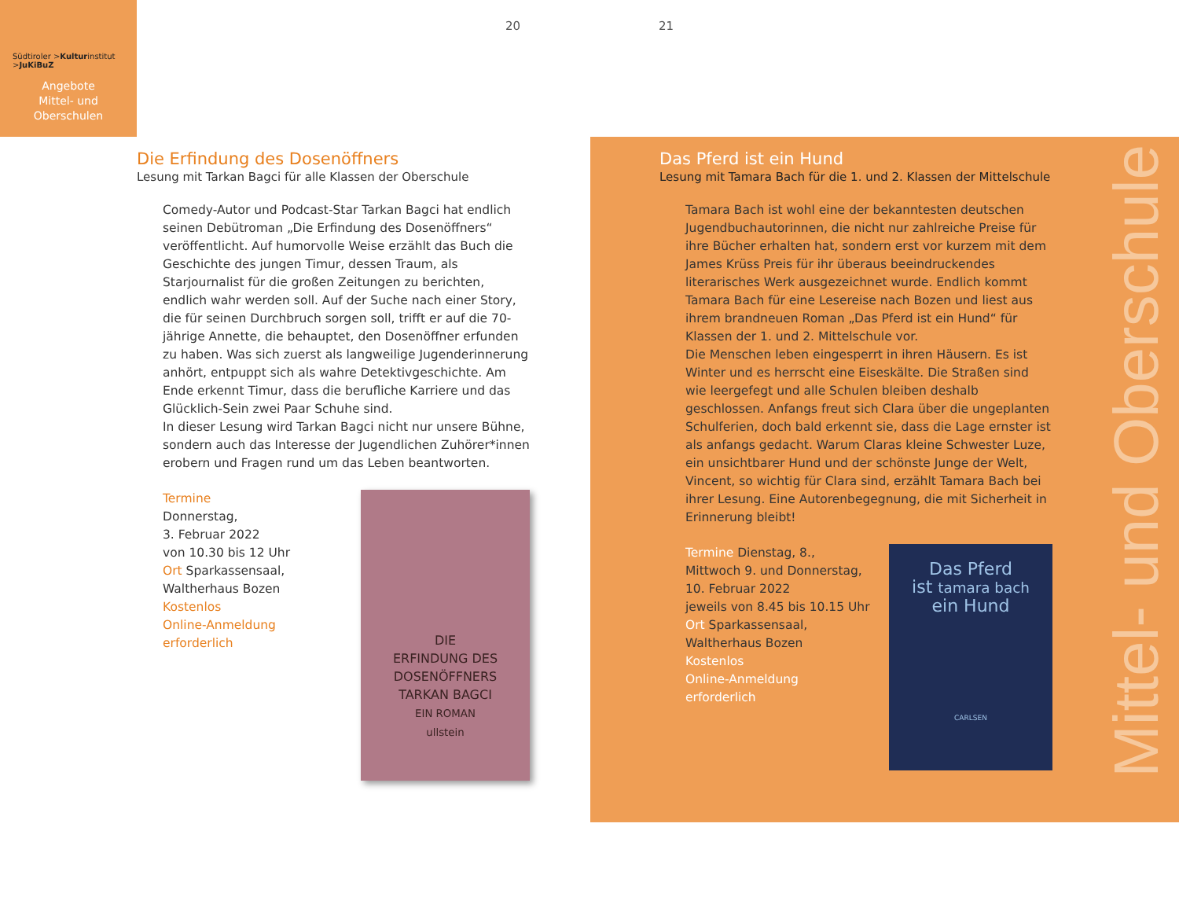Südtiroler >Kulturinstitut
>JuKiBuZ
Angebote
Mittel- und
Oberschulen
20 21
Die Erfindung des Dosenöffners
Lesung mit Tarkan Bagci für alle Klassen der Oberschule
Comedy-Autor und Podcast-Star Tarkan Bagci hat endlich seinen Debütroman „Die Erfindung des Dosenöffners“ veröffentlicht. Auf humorvolle Weise erzählt das Buch die Geschichte des jungen Timur, dessen Traum, als Starjournalist für die großen Zeitungen zu berichten, endlich wahr werden soll. Auf der Suche nach einer Story, die für seinen Durchbruch sorgen soll, trifft er auf die 70-jährige Annette, die behauptet, den Dosenöffner erfunden zu haben. Was sich zuerst als langweilige Jugenderinnerung anhört, entpuppt sich als wahre Detektivgeschichte. Am Ende erkennt Timur, dass die berufliche Karriere und das Glücklich-Sein zwei Paar Schuhe sind.
In dieser Lesung wird Tarkan Bagci nicht nur unsere Bühne, sondern auch das Interesse der Jugendlichen Zuhörer*innen erobern und Fragen rund um das Leben beantworten.
Termine
Donnerstag,
3. Februar 2022
von 10.30 bis 12 Uhr
Ort Sparkassensaal,
Waltherhaus Bozen
Kostenlos
Online-Anmeldung
erforderlich
DIE
ERFINDUNG DES
DOSENÖFFNERS
TARKAN BAGCI
EIN ROMAN
ullstein
Das Pferd ist ein Hund
Lesung mit Tamara Bach für die 1. und 2. Klassen der Mittelschule
Tamara Bach ist wohl eine der bekanntesten deutschen Jugendbuchautorinnen, die nicht nur zahlreiche Preise für ihre Bücher erhalten hat, sondern erst vor kurzem mit dem James Krüss Preis für ihr überaus beeindruckendes literarisches Werk ausgezeichnet wurde. Endlich kommt Tamara Bach für eine Lesereise nach Bozen und liest aus ihrem brandneuen Roman „Das Pferd ist ein Hund“ für Klassen der 1. und 2. Mittelschule vor.
Die Menschen leben eingesperrt in ihren Häusern. Es ist Winter und es herrscht eine Eiseskälte. Die Straßen sind wie leergefegt und alle Schulen bleiben deshalb geschlossen. Anfangs freut sich Clara über die ungeplanten Schulferien, doch bald erkennt sie, dass die Lage ernster ist als anfangs gedacht. Warum Claras kleine Schwester Luze, ein unsichtbarer Hund und der schönste Junge der Welt, Vincent, so wichtig für Clara sind, erzählt Tamara Bach bei ihrer Lesung. Eine Autorenbegegnung, die mit Sicherheit in Erinnerung bleibt!
Termine Dienstag, 8.,
Mittwoch 9. und Donnerstag,
10. Februar 2022
jeweils von 8.45 bis 10.15 Uhr
Ort Sparkassensaal,
Waltherhaus Bozen
Kostenlos
Online-Anmeldung
erforderlich
Das Pferd
ist tamara bach
ein Hund
CARLSEN
Mittel- und Oberschule